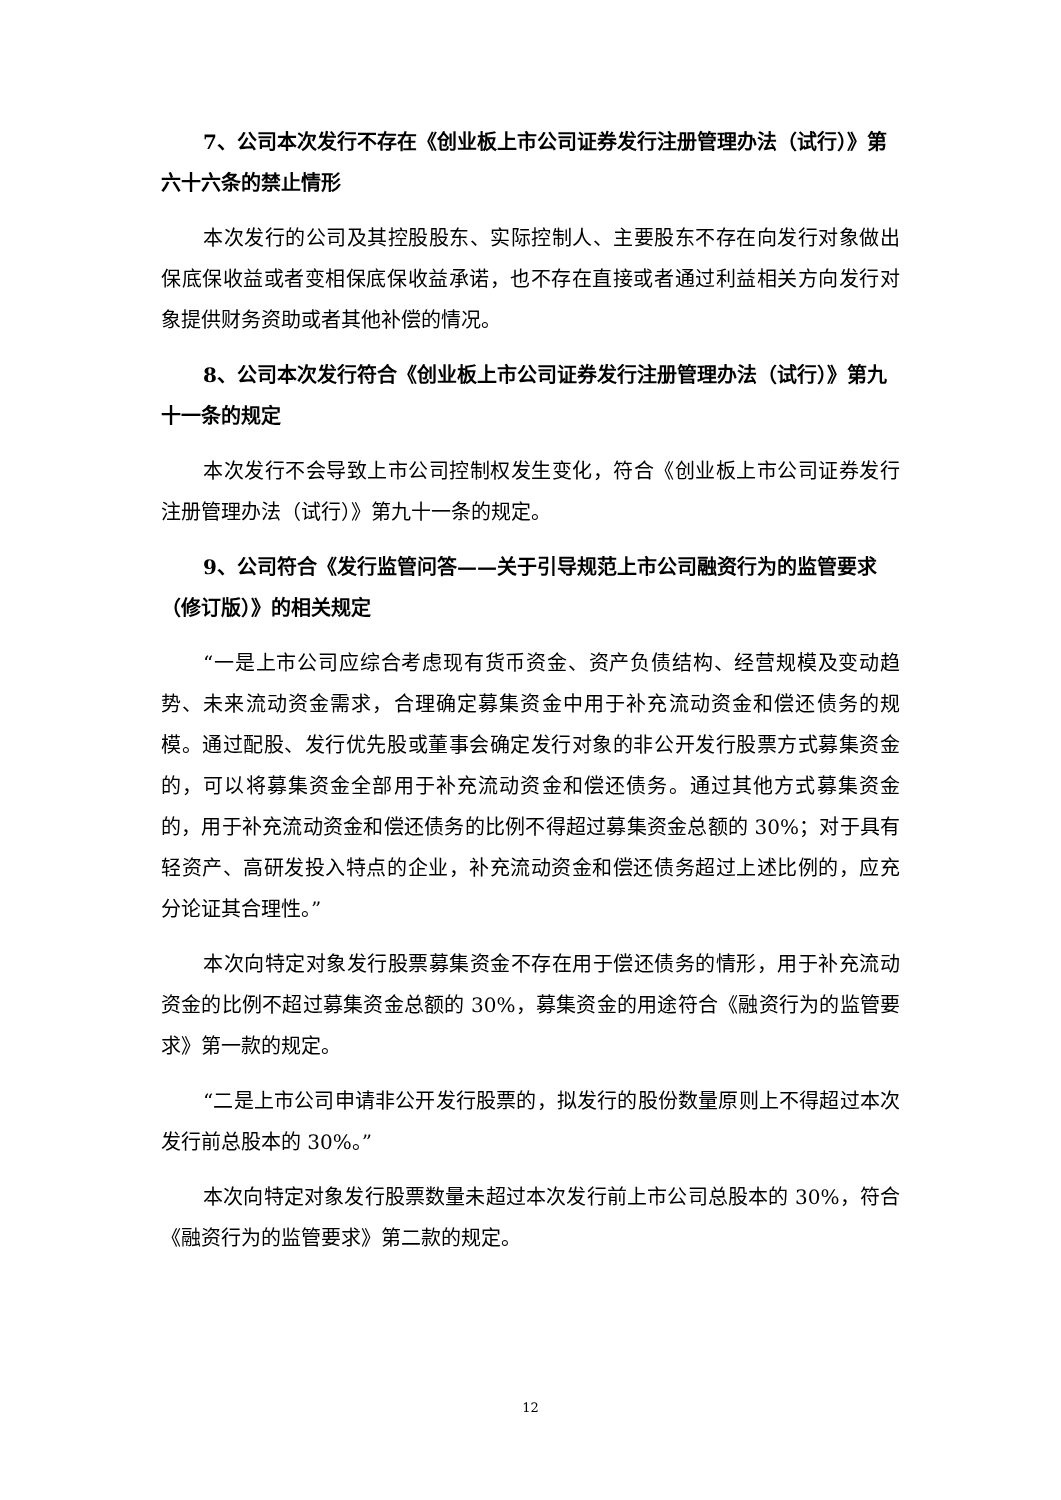7、公司本次发行不存在《创业板上市公司证券发行注册管理办法（试行）》第六十六条的禁止情形
本次发行的公司及其控股股东、实际控制人、主要股东不存在向发行对象做出保底保收益或者变相保底保收益承诺，也不存在直接或者通过利益相关方向发行对象提供财务资助或者其他补偿的情况。
8、公司本次发行符合《创业板上市公司证券发行注册管理办法（试行）》第九十一条的规定
本次发行不会导致上市公司控制权发生变化，符合《创业板上市公司证券发行注册管理办法（试行）》第九十一条的规定。
9、公司符合《发行监管问答——关于引导规范上市公司融资行为的监管要求（修订版）》的相关规定
“一是上市公司应综合考虑现有货币资金、资产负债结构、经营规模及变动趋势、未来流动资金需求，合理确定募集资金中用于补充流动资金和偿还债务的规模。通过配股、发行优先股或董事会确定发行对象的非公开发行股票方式募集资金的，可以将募集资金全部用于补充流动资金和偿还债务。通过其他方式募集资金的，用于补充流动资金和偿还债务的比例不得超过募集资金总额的 30%；对于具有轻资产、高研发投入特点的企业，补充流动资金和偿还债务超过上述比例的，应充分论证其合理性。”
本次向特定对象发行股票募集资金不存在用于偿还债务的情形，用于补充流动资金的比例不超过募集资金总额的 30%，募集资金的用途符合《融资行为的监管要求》第一款的规定。
“二是上市公司申请非公开发行股票的，拟发行的股份数量原则上不得超过本次发行前总股本的 30%。”
本次向特定对象发行股票数量未超过本次发行前上市公司总股本的 30%，符合《融资行为的监管要求》第二款的规定。
12